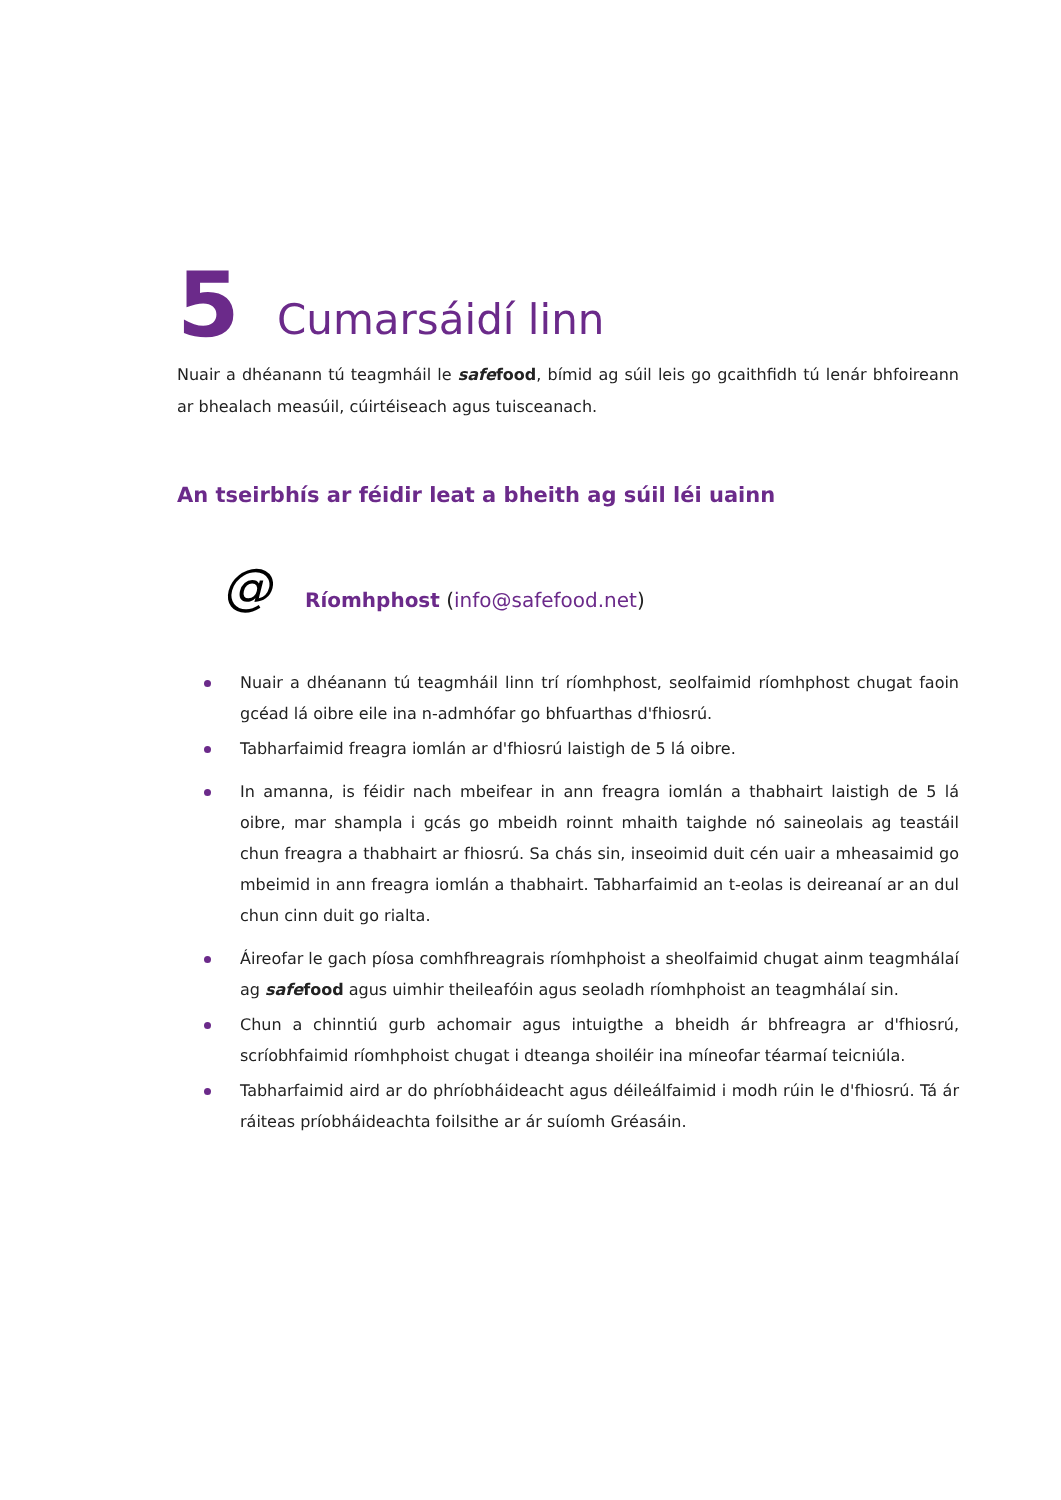5 Cumarsáidí linn
Nuair a dhéanann tú teagmháil le safefood, bímid ag súil leis go gcaithfidh tú lenár bhfoireann ar bhealach measúil, cúirtéiseach agus tuisceanach.
An tseirbhís ar féidir leat a bheith ag súil léi uainn
@
Ríomhphost (info@safefood.net)
Nuair a dhéanann tú teagmháil linn trí ríomhphost, seolfaimid ríomhphost chugat faoin gcéad lá oibre eile ina n-admhófar go bhfuarthas d'fhiosrú.
Tabharfaimid freagra iomlán ar d'fhiosrú laistigh de 5 lá oibre.
In amanna, is féidir nach mbeifear in ann freagra iomlán a thabhairt laistigh de 5 lá oibre, mar shampla i gcás go mbeidh roinnt mhaith taighde nó saineolais ag teastáil chun freagra a thabhairt ar fhiosrú. Sa chás sin, inseoimid duit cén uair a mheasaimid go mbeimid in ann freagra iomlán a thabhairt. Tabharfaimid an t-eolas is deireanaí ar an dul chun cinn duit go rialta.
Áireofar le gach píosa comhfhreagrais ríomhphoist a sheolfaimid chugat ainm teagmhálaí ag safefood agus uimhir theileafóin agus seoladh ríomhphoist an teagmhálaí sin.
Chun a chinntiú gurb achomair agus intuigthe a bheidh ár bhfreagra ar d'fhiosrú, scríobhfaimid ríomhphoist chugat i dteanga shoiléir ina míneofar téarmaí teicniúla.
Tabharfaimid aird ar do phríobháideacht agus déileálfaimid i modh rúin le d'fhiosrú. Tá ár ráiteas príobháideachta foilsithe ar ár suíomh Gréasáin.